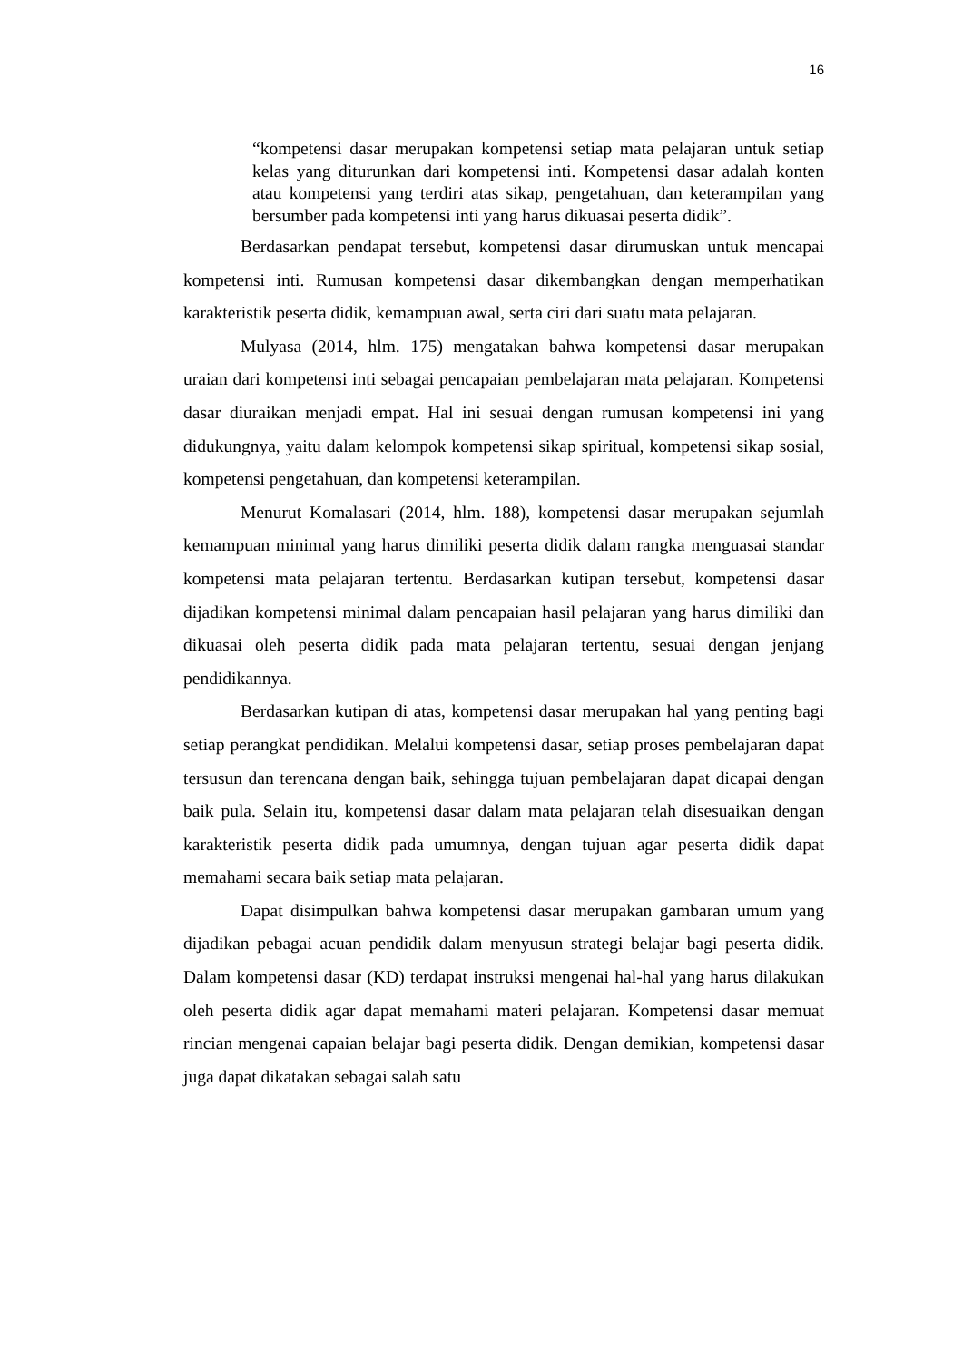16
“kompetensi dasar merupakan kompetensi setiap mata pelajaran untuk setiap kelas yang diturunkan dari kompetensi inti. Kompetensi dasar adalah konten atau kompetensi yang terdiri atas sikap, pengetahuan, dan keterampilan yang bersumber pada kompetensi inti yang harus dikuasai peserta didik”.
Berdasarkan pendapat tersebut, kompetensi dasar dirumuskan untuk mencapai kompetensi inti. Rumusan kompetensi dasar dikembangkan dengan memperhatikan karakteristik peserta didik, kemampuan awal, serta ciri dari suatu mata pelajaran.
Mulyasa (2014, hlm. 175) mengatakan bahwa kompetensi dasar merupakan uraian dari kompetensi inti sebagai pencapaian pembelajaran mata pelajaran. Kompetensi dasar diuraikan menjadi empat. Hal ini sesuai dengan rumusan kompetensi ini yang didukungnya, yaitu dalam kelompok kompetensi sikap spiritual, kompetensi sikap sosial, kompetensi pengetahuan, dan kompetensi keterampilan.
Menurut Komalasari (2014, hlm. 188), kompetensi dasar merupakan sejumlah kemampuan minimal yang harus dimiliki peserta didik dalam rangka menguasai standar kompetensi mata pelajaran tertentu. Berdasarkan kutipan tersebut, kompetensi dasar dijadikan kompetensi minimal dalam pencapaian hasil pelajaran yang harus dimiliki dan dikuasai oleh peserta didik pada mata pelajaran tertentu, sesuai dengan jenjang pendidikannya.
Berdasarkan kutipan di atas, kompetensi dasar merupakan hal yang penting bagi setiap perangkat pendidikan. Melalui kompetensi dasar, setiap proses pembelajaran dapat tersusun dan terencana dengan baik, sehingga tujuan pembelajaran dapat dicapai dengan baik pula. Selain itu, kompetensi dasar dalam mata pelajaran telah disesuaikan dengan karakteristik peserta didik pada umumnya, dengan tujuan agar peserta didik dapat memahami secara baik setiap mata pelajaran.
Dapat disimpulkan bahwa kompetensi dasar merupakan gambaran umum yang dijadikan pebagai acuan pendidik dalam menyusun strategi belajar bagi peserta didik. Dalam kompetensi dasar (KD) terdapat instruksi mengenai hal-hal yang harus dilakukan oleh peserta didik agar dapat memahami materi pelajaran. Kompetensi dasar memuat rincian mengenai capaian belajar bagi peserta didik. Dengan demikian, kompetensi dasar juga dapat dikatakan sebagai salah satu